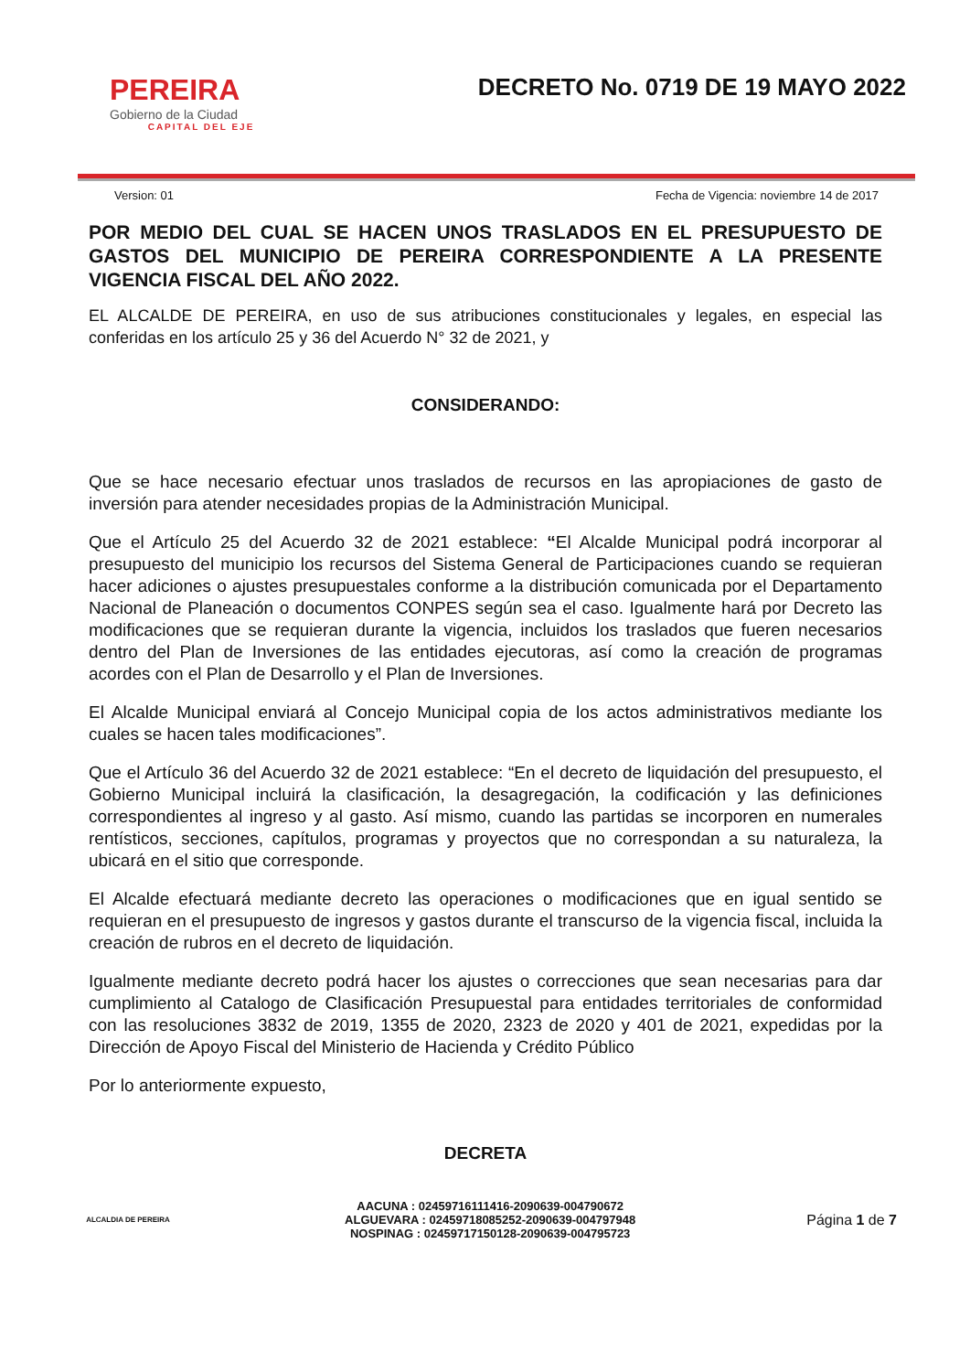PEREIRA
Gobierno de la Ciudad
CAPITAL DEL EJE
DECRETO No. 0719 DE 19 MAYO 2022
Version: 01 Fecha de Vigencia: noviembre 14 de 2017
POR MEDIO DEL CUAL SE HACEN UNOS TRASLADOS EN EL PRESUPUESTO DE GASTOS DEL MUNICIPIO DE PEREIRA CORRESPONDIENTE A LA PRESENTE VIGENCIA FISCAL DEL AÑO 2022.
EL ALCALDE DE PEREIRA, en uso de sus atribuciones constitucionales y legales, en especial las conferidas en los artículo 25 y 36 del Acuerdo N° 32 de 2021, y
CONSIDERANDO:
Que se hace necesario efectuar unos traslados de recursos en las apropiaciones de gasto de inversión para atender necesidades propias de la Administración Municipal.
Que el Artículo 25 del Acuerdo 32 de 2021 establece: “El Alcalde Municipal podrá incorporar al presupuesto del municipio los recursos del Sistema General de Participaciones cuando se requieran hacer adiciones o ajustes presupuestales conforme a la distribución comunicada por el Departamento Nacional de Planeación o documentos CONPES según sea el caso. Igualmente hará por Decreto las modificaciones que se requieran durante la vigencia, incluidos los traslados que fueren necesarios dentro del Plan de Inversiones de las entidades ejecutoras, así como la creación de programas acordes con el Plan de Desarrollo y el Plan de Inversiones.
El Alcalde Municipal enviará al Concejo Municipal copia de los actos administrativos mediante los cuales se hacen tales modificaciones”.
Que el Artículo 36 del Acuerdo 32 de 2021 establece: “En el decreto de liquidación del presupuesto, el Gobierno Municipal incluirá la clasificación, la desagregación, la codificación y las definiciones correspondientes al ingreso y al gasto. Así mismo, cuando las partidas se incorporen en numerales rentísticos, secciones, capítulos, programas y proyectos que no correspondan a su naturaleza, la ubicará en el sitio que corresponde.
El Alcalde efectuará mediante decreto las operaciones o modificaciones que en igual sentido se requieran en el presupuesto de ingresos y gastos durante el transcurso de la vigencia fiscal, incluida la creación de rubros en el decreto de liquidación.
Igualmente mediante decreto podrá hacer los ajustes o correcciones que sean necesarias para dar cumplimiento al Catalogo de Clasificación Presupuestal para entidades territoriales de conformidad con las resoluciones 3832 de 2019, 1355 de 2020, 2323 de 2020 y 401 de 2021, expedidas por la Dirección de Apoyo Fiscal del Ministerio de Hacienda y Crédito Público
Por lo anteriormente expuesto,
DECRETA
ALCALDIA DE PEREIRA
AACUNA : 02459716111416-2090639-004790672
ALGUEVARA : 02459718085252-2090639-004797948
NOSPINAG : 02459717150128-2090639-004795723
Página 1 de 7